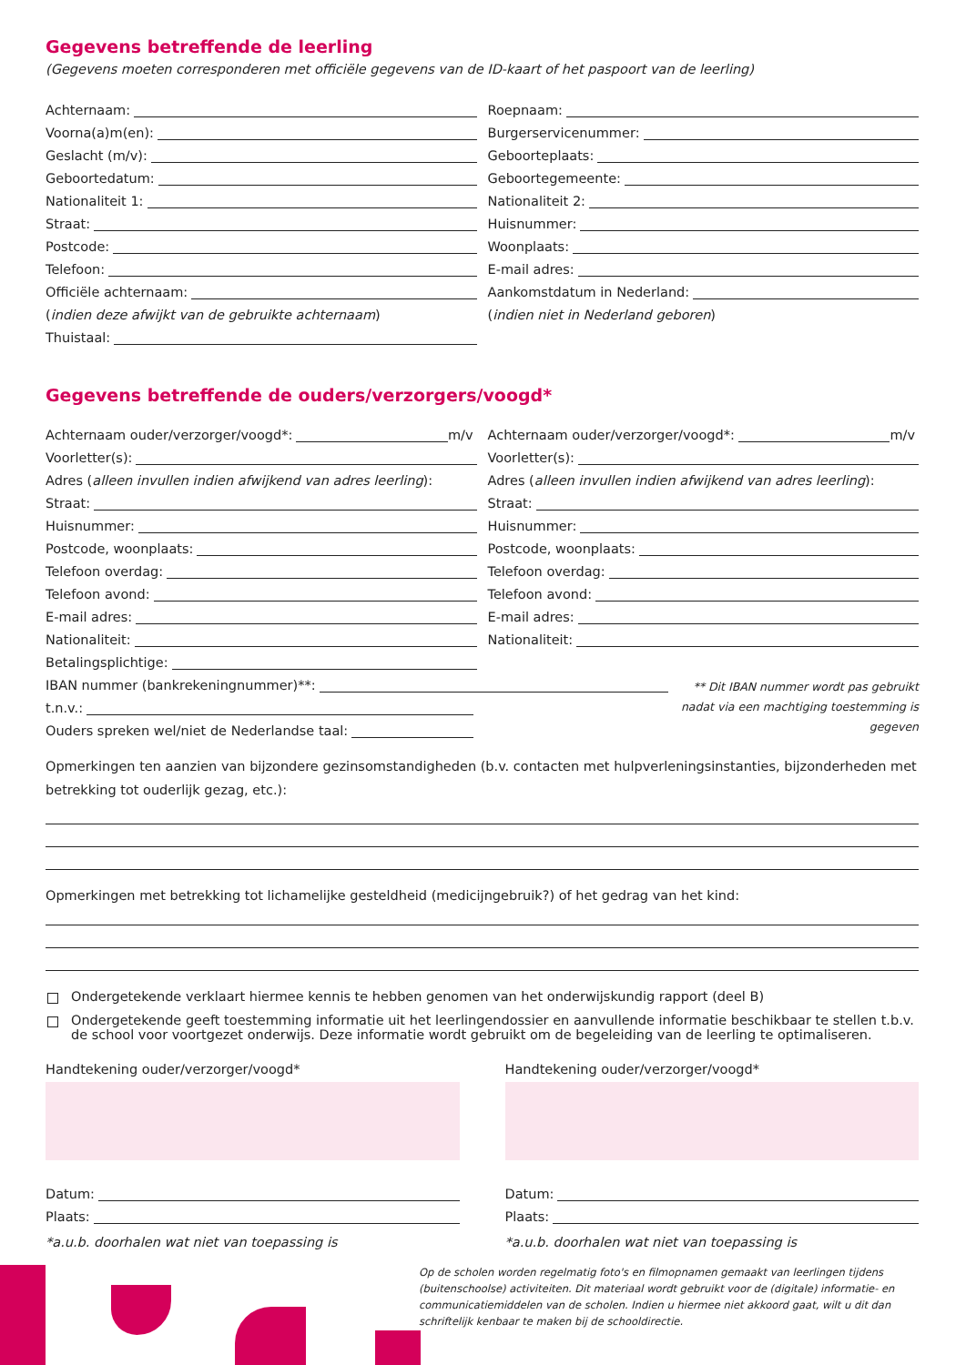Gegevens betreffende de leerling
(Gegevens moeten corresponderen met officiële gegevens van de ID-kaart of het paspoort van de leerling)
Achternaam:
Voorna(a)m(en):
Geslacht (m/v):
Geboortedatum:
Nationaliteit 1:
Straat:
Postcode:
Telefoon:
Officiële achternaam:
(indien deze afwijkt van de gebruikte achternaam)
Thuistaal:
Roepnaam:
Burgerservicenummer:
Geboorteplaats:
Geboortegemeente:
Nationaliteit 2:
Huisnummer:
Woonplaats:
E-mail adres:
Aankomstdatum in Nederland:
(indien niet in Nederland geboren)
Gegevens betreffende de ouders/verzorgers/voogd*
Achternaam ouder/verzorger/voogd*: m/v
Voorletter(s):
Adres (alleen invullen indien afwijkend van adres leerling):
Straat:
Huisnummer:
Postcode, woonplaats:
Telefoon overdag:
Telefoon avond:
E-mail adres:
Nationaliteit:
Betalingsplichtige:
Achternaam ouder/verzorger/voogd*: m/v
Voorletter(s):
Adres (alleen invullen indien afwijkend van adres leerling):
Straat:
Huisnummer:
Postcode, woonplaats:
Telefoon overdag:
Telefoon avond:
E-mail adres:
Nationaliteit:
IBAN nummer (bankrekeningnummer)**:
t.n.v.:
Ouders spreken wel/niet de Nederlandse taal:
** Dit IBAN nummer wordt pas gebruikt nadat via een machtiging toestemming is gegeven
Opmerkingen ten aanzien van bijzondere gezinsomstandigheden (b.v. contacten met hulpverleningsinstanties, bijzonderheden met betrekking tot ouderlijk gezag, etc.):
Opmerkingen met betrekking tot lichamelijke gesteldheid (medicijngebruik?) of het gedrag van het kind:
Ondergetekende verklaart hiermee kennis te hebben genomen van het onderwijskundig rapport (deel B)
Ondergetekende geeft toestemming informatie uit het leerlingendossier en aanvullende informatie beschikbaar te stellen t.b.v. de school voor voortgezet onderwijs. Deze informatie wordt gebruikt om de begeleiding van de leerling te optimaliseren.
Handtekening ouder/verzorger/voogd*
Datum:
Plaats:
*a.u.b. doorhalen wat niet van toepassing is
Handtekening ouder/verzorger/voogd*
Datum:
Plaats:
*a.u.b. doorhalen wat niet van toepassing is
Op de scholen worden regelmatig foto's en filmopnamen gemaakt van leerlingen tijdens (buitenschoolse) activiteiten. Dit materiaal wordt gebruikt voor de (digitale) informatie- en communicatiemiddelen van de scholen. Indien u hiermee niet akkoord gaat, wilt u dit dan schriftelijk kenbaar te maken bij de schooldirectie.